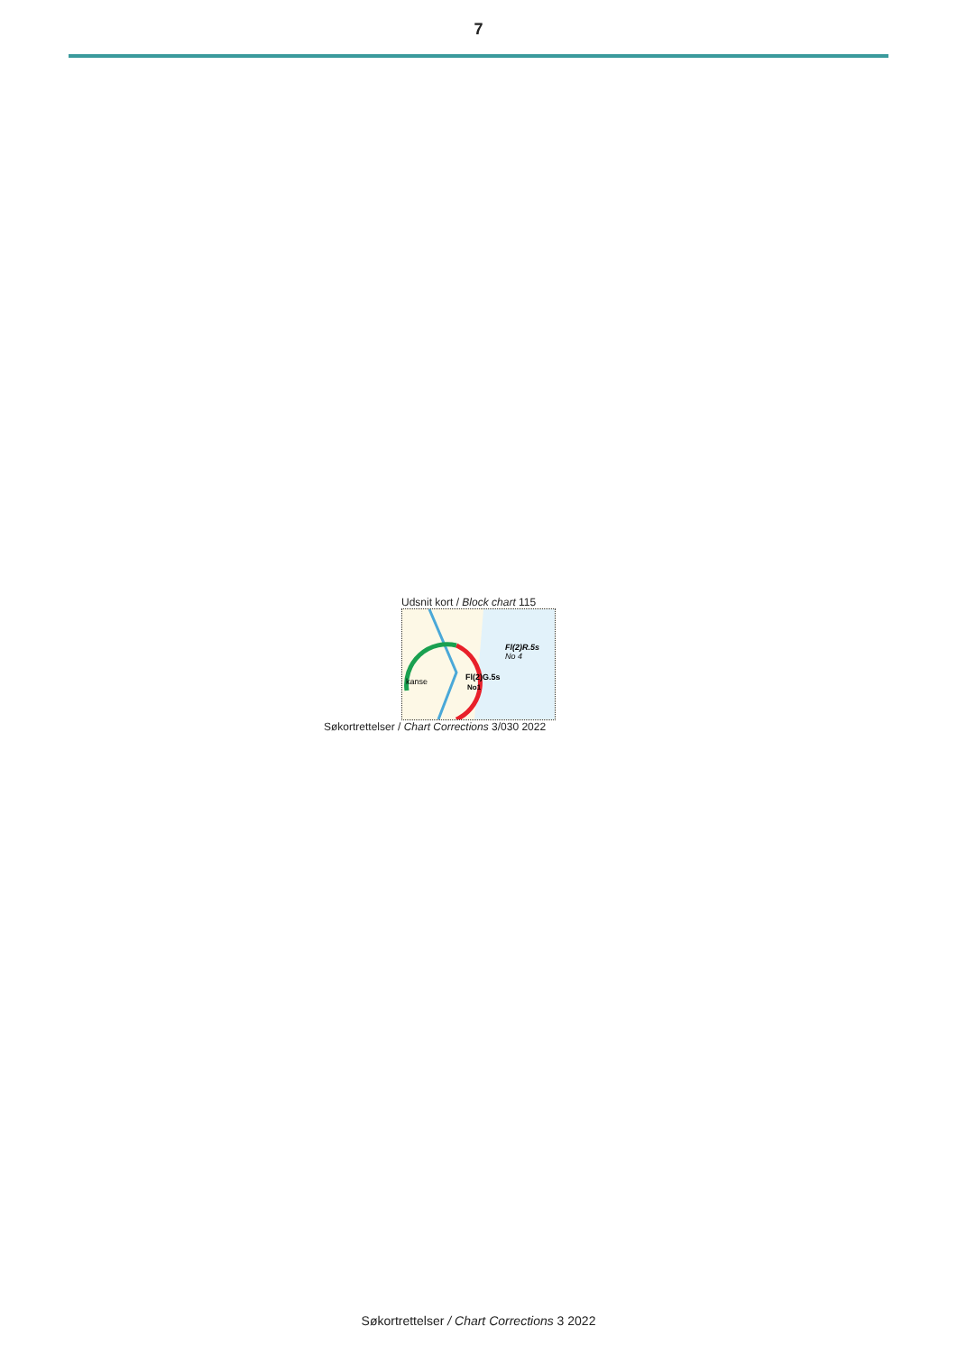7
Udsnit kort / Block chart 115
kanse
Fl(2)G.5s
Fl(2)R.5s
No 4
No1
Søkortrettelser / Chart Corrections 3/030 2022
Søkortrettelser / Chart Corrections 3 2022